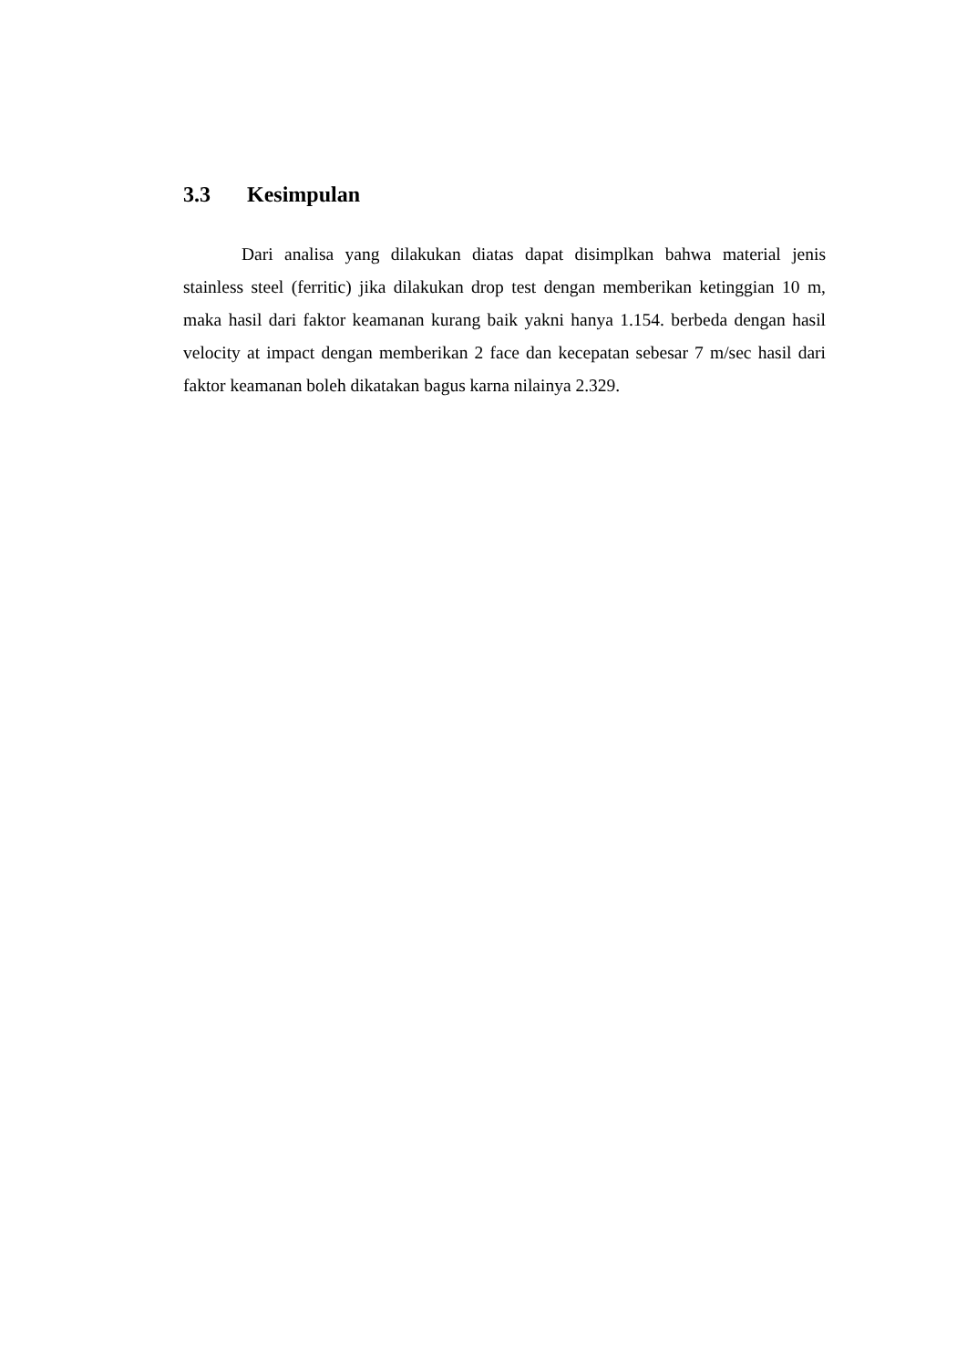3.3 Kesimpulan
Dari analisa yang dilakukan diatas dapat disimplkan bahwa material jenis stainless steel (ferritic) jika dilakukan drop test dengan memberikan ketinggian 10 m, maka hasil dari faktor keamanan kurang baik yakni hanya 1.154. berbeda dengan hasil velocity at impact dengan memberikan 2 face dan kecepatan sebesar 7 m/sec hasil dari faktor keamanan boleh dikatakan bagus karna nilainya 2.329.